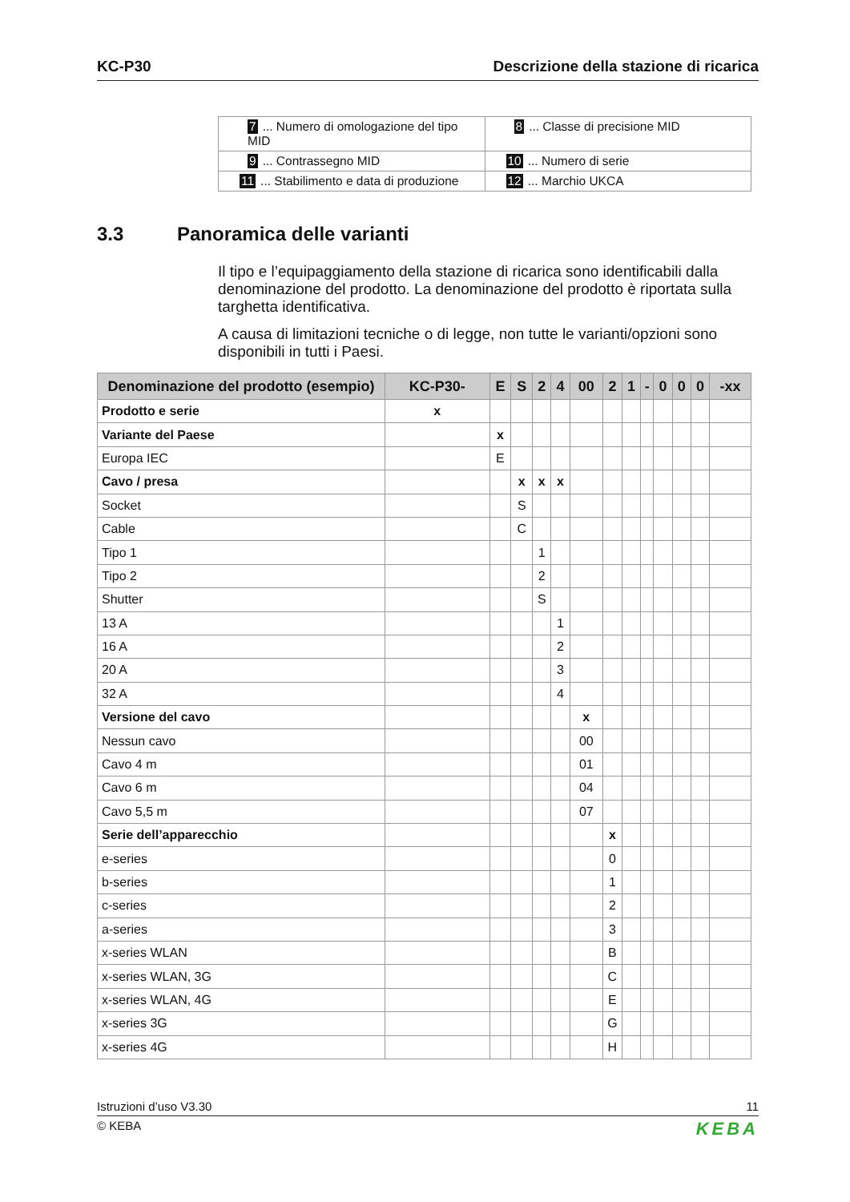KC-P30 Descrizione della stazione di ricarica
| 7 ... Numero di omologazione del tipo MID | 8 ... Classe di precisione MID |
| 9 ... Contrassegno MID | 10 ... Numero di serie |
| 11 ... Stabilimento e data di produzione | 12 ... Marchio UKCA |
3.3 Panoramica delle varianti
Il tipo e l’equipaggiamento della stazione di ricarica sono identificabili dalla denominazione del prodotto. La denominazione del prodotto è riportata sulla targhetta identificativa.
A causa di limitazioni tecniche o di legge, non tutte le varianti/opzioni sono disponibili in tutti i Paesi.
| Denominazione del prodotto (esempio) | KC-P30- | E | S | 2 | 4 | 00 | 2 | 1 | - | 0 | 0 | 0 | -xx |
| --- | --- | --- | --- | --- | --- | --- | --- | --- | --- | --- | --- | --- | --- |
| Prodotto e serie | x | | | | | | | | | | | | |
| Variante del Paese | | x | | | | | | | | | | | |
| Europa IEC | | E | | | | | | | | | | | |
| Cavo / presa | | | x | x | x | | | | | | | | |
| Socket | | | S | | | | | | | | | | |
| Cable | | | C | | | | | | | | | | |
| Tipo 1 | | | | 1 | | | | | | | | | |
| Tipo 2 | | | | 2 | | | | | | | | | |
| Shutter | | | | S | | | | | | | | | |
| 13 A | | | | | 1 | | | | | | | | |
| 16 A | | | | | 2 | | | | | | | | |
| 20 A | | | | | 3 | | | | | | | | |
| 32 A | | | | | 4 | | | | | | | | |
| Versione del cavo | | | | | | x | | | | | | | |
| Nessun cavo | | | | | | 00 | | | | | | | |
| Cavo 4 m | | | | | | 01 | | | | | | | |
| Cavo 6 m | | | | | | 04 | | | | | | | |
| Cavo 5,5 m | | | | | | 07 | | | | | | | |
| Serie dell’apparecchio | | | | | | | x | | | | | | |
| e-series | | | | | | | 0 | | | | | | |
| b-series | | | | | | | 1 | | | | | | |
| c-series | | | | | | | 2 | | | | | | |
| a-series | | | | | | | 3 | | | | | | |
| x-series WLAN | | | | | | | B | | | | | | |
| x-series WLAN, 3G | | | | | | | C | | | | | | |
| x-series WLAN, 4G | | | | | | | E | | | | | | |
| x-series 3G | | | | | | | G | | | | | | |
| x-series 4G | | | | | | | H | | | | | | |
Istruzioni d’uso V3.30 11
© KEBA KEBA